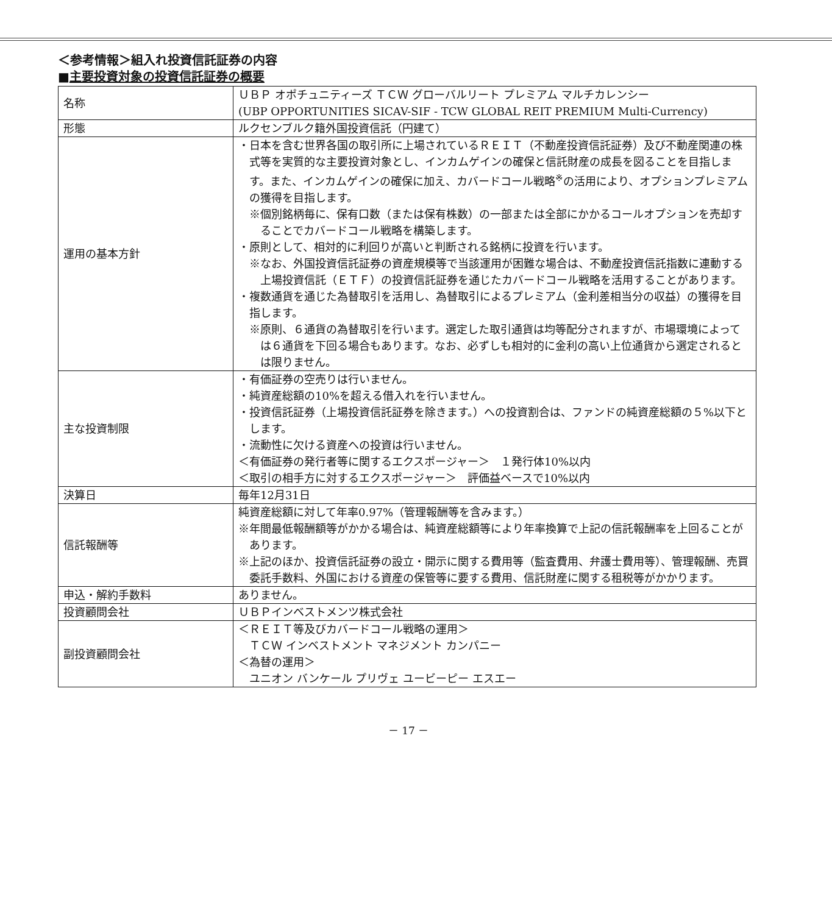＜参考情報＞組入れ投資信託証券の内容
■主要投資対象の投資信託証券の概要
| 名称 | ＵＢＰ オポチュニティーズ ＴＣＷ グローバルリート プレミアム マルチカレンシー (UBP OPPORTUNITIES SICAV-SIF - TCW GLOBAL REIT PREMIUM Multi-Currency) |
| 形態 | ルクセンブルク籍外国投資信託（円建て） |
| 運用の基本方針 | ・日本を含む世界各国の取引所に上場されているＲＥＩＴ（不動産投資信託証券）及び不動産関連の株式等を実質的な主要投資対象とし、インカムゲインの確保と信託財産の成長を図ることを目指します。また、インカムゲインの確保に加え、カバードコール戦略<sup>※</sup>の活用により、オプションプレミアムの獲得を目指します。 ※個別銘柄毎に、保有口数（または保有株数）の一部または全部にかかるコールオプションを売却することでカバードコール戦略を構築します。 ・原則として、相対的に利回りが高いと判断される銘柄に投資を行います。 ※なお、外国投資信託証券の資産規模等で当該運用が困難な場合は、不動産投資信託指数に連動する上場投資信託（ＥＴＦ）の投資信託証券を通じたカバードコール戦略を活用することがあります。 ・複数通貨を通じた為替取引を活用し、為替取引によるプレミアム（金利差相当分の収益）の獲得を目指します。 ※原則、６通貨の為替取引を行います。選定した取引通貨は均等配分されますが、市場環境によっては６通貨を下回る場合もあります。なお、必ずしも相対的に金利の高い上位通貨から選定されるとは限りません。 |
| 主な投資制限 | ・有価証券の空売りは行いません。 ・純資産総額の10%を超える借入れを行いません。 ・投資信託証券（上場投資信託証券を除きます。）への投資割合は、ファンドの純資産総額の５%以下とします。 ・流動性に欠ける資産への投資は行いません。 ＜有価証券の発行者等に関するエクスポージャー＞ １発行体10%以内 ＜取引の相手方に対するエクスポージャー＞ 評価益ベースで10%以内 |
| 決算日 | 毎年12月31日 |
| 信託報酬等 | 純資産総額に対して年率0.97%（管理報酬等を含みます。） ※年間最低報酬額等がかかる場合は、純資産総額等により年率換算で上記の信託報酬率を上回ることがあります。 ※上記のほか、投資信託証券の設立・開示に関する費用等（監査費用、弁護士費用等）、管理報酬、売買委託手数料、外国における資産の保管等に要する費用、信託財産に関する租税等がかかります。 |
| 申込・解約手数料 | ありません。 |
| 投資顧問会社 | ＵＢＰインベストメンツ株式会社 |
| 副投資顧問会社 | ＜ＲＥＩＴ等及びカバードコール戦略の運用＞ ＴＣＷ インベストメント マネジメント カンパニー ＜為替の運用＞ ユニオン バンケール プリヴェ ユービーピー エスエー |
－ 17 －